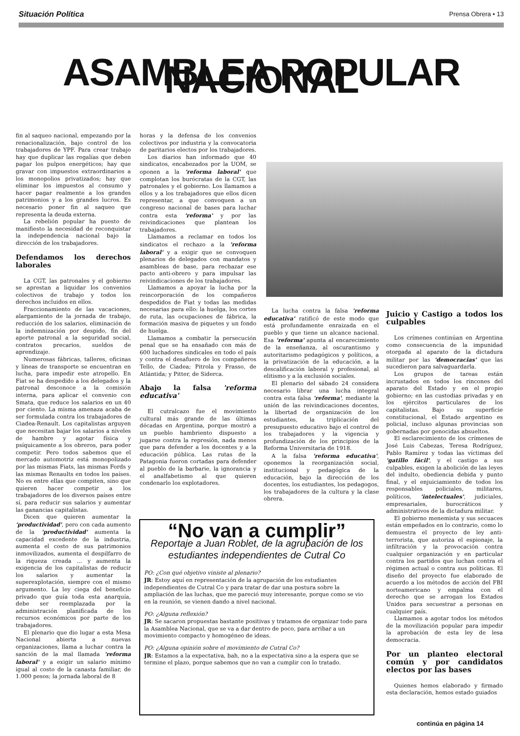Situación Política Prensa Obrera • 13
ASAMBLEA POPULAR NACIONAL
fin al saqueo nacional, empezando por la renacionalización, bajo control de los trabajadores de YPF. Para crear trabajo hay que duplicar las regalías que deben pagar los pulpos energéticos; hay que gravar con impuestos extraordinarios a los monopolios privatizados; hay que eliminar los impuestos al consumo y hacer pagar realmente a los grandes patrimonios y a los grandes lucros. Es necesario poner fin al saqueo que representa la deuda externa.
La rebelión popular ha puesto de manifiesto la necesidad de reconquistar la independencia nacional bajo la dirección de los trabajadores.
Defendamos los derechos laborales
La CGT, las patronales y el gobierno se aprestan a liquidar los convenios colectivos de trabajo y todos los derechos incluidos en ellos.
Fraccionamiento de las vacaciones, alargamiento de la jornada de trabajo, reducción de los salarios, eliminación de la indemnización por despido, fin del aporte patronal a la seguridad social, contratos precarios, sueldos de aprendizaje.
Numerosas fábricas, talleres, oficinas y líneas de transporte se encuentran en lucha, para impedir este atropello. En Fiat se ha despedido a los delegados y la patronal desconoce a la comisión interna, para aplicar el convenio con Smata, que reduce los salarios en un 40 por ciento. La misma amenaza acaba de ser formulada contra los trabajadores de Ciadea-Renault. Los capitalistas arguyen que necesitan bajar los salarios a niveles de hambre y agotar física y psíquicamente a los obreros, para poder competir. Pero todos sabemos que el mercado automotriz está monopolizado por las mismas Fiats, las mismas Fords y las mismas Renaults en todos los países. No es entre ellas que compiten, sino que quieren hacer competir a los trabajadores de los diversos países entre sí, para reducir sus salarios y aumentar las ganancias capitalistas.
Dicen que quieren aumentar la 'productividad', pero con cada aumento de la 'productividad' aumenta la capacidad excedente de la industria, aumenta el costo de sus patrimonios inmovilizados, aumenta el despilfarro de la riqueza creada ... y aumenta la exigencia de los capitalistas de reducir los salarios y aumentar la superexplotación, siempre con el mismo argumento. La ley ciega del beneficio privado que guía toda esta anarquía, debe ser reemplazada por la administración planificada de los recursos económicos por parte de los trabajadores.
El plenario que dio lugar a esta Mesa Nacional abierta a nuevas organizaciones, llama a luchar contra la sanción de la mal llamada 'reforma laboral' y a exigir un salario mínimo igual al costo de la canasta familiar, de 1.000 pesos; la jornada laboral de 8
horas y la defensa de los convenios colectivos por industria y la convocatoria de paritarios electos por los trabajadores.
Los diarios han informado que 40 sindicatos, encabezados por la UOM, se oponen a la 'reforma laboral' que complotan los burócratas de la CGT, las patronales y el gobierno. Los llamamos a ellos y a los trabajadores que ellos dicen representar, a que convoquen a un congreso nacional de bases para luchar contra esta 'reforma' y por las reivindicaciones que plantean los trabajadores.
Llamamos a reclamar en todos los sindicatos el rechazo a la 'reforma laboral' y a exigir que se convoquen plenarios de delegados con mandatos y asambleas de base, para rechazar ese pacto anti-obrero y para impulsar las reivindicaciones de los trabajadores.
Llamamos a apoyar la lucha por la reincorporación de los compañeros despedidos de Fiat y todas las medidas necesarias para ello: la huelga, los cortes de ruta, las ocupaciones de fábrica, la formación masiva de piquetes y un fondo de huelga.
Llamamos a combatir la persecución penal que se ha ensañado con más de 600 luchadores sindicales en todo el país y contra el desafuero de los compañeros Tello, de Ciadea; Pitrola y Frasso, de Atlántida; y Pitter, de Siderca.
Abajo la falsa 'reforma educativa'
El cutralcazo fue el movimiento cultural más grande de las últimas décadas en Argentina, porque mostró a un pueblo hambriento dispuesto a jugarse contra la represión, nada menos que para defender a los docentes y a la educación pública. Las rutas de la Patagonia fueron cortadas para defender al pueblo de la barbarie, la ignorancia y el analfabetismo al que quieren condenarlo los explotadores.
La lucha contra la falsa 'reforma educativa' ratificó de este modo que está profundamente enraizada en el pueblo y que tiene un alcance nacional. Esa 'reforma' apunta al encarecimiento de la enseñanza, al oscurantismo y autoritarismo pedagógicos y políticos, a la privatización de la educación, a la descalificación laboral y profesional, al elitismo y a la exclusión sociales.
El plenario del sábado 24 considera necesario librar una lucha integral contra esta falsa 'reforma', mediante la unión de las reivindicaciones docentes, la libertad de organización de los estudiantes, la triplicación del presupuesto educativo bajo el control de los trabajadores y la vigencia y profundización de los principios de la Reforma Universitaria de 1918.
A la falsa 'reforma educativa', oponemos la reorganización social, institucional y pedagógica de la educación, bajo la dirección de los docentes, los estudiantes, los pedagogos, los trabajadores de la cultura y la clase obrera.
Juicio y Castigo a todos los culpables
Los crímenes continúan en Argentina como consecuencia de la impunidad otorgada al aparato de la dictadura militar por las 'democracias' que las sucedieron para salvaguardarla.
Los grupos de tareas están incrustados en todos los rincones del aparato del Estado y en el propio gobierno; en las custodias privadas y en los ejércitos particulares de los capitalistas. Bajo su superficie constitucional, el Estado argentino es policial, incluso algunas provincias son gobernadas por genocidas absueltos.
El esclarecimiento de los crímenes de José Luis Cabezas, Teresa Rodríguez, Pablo Ramírez y todas las víctimas del 'gatillo fácil', y el castigo a sus culpables, exigen la abolición de las leyes del indulto, obediencia debida y punto final, y el enjuiciamiento de todos los responsables policiales, militares, políticos, 'intelectuales', judiciales, empresariales, burocráticos y administrativos de la dictadura militar.
El gobierno menemista y sus secuaces están empeñados en lo contrario, como lo demuestra el proyecto de ley anti-terrorista, que autoriza el espionaje, la infiltración y la provocación contra cualquier organización y en particular contra los partidos que luchan contra el régimen actual o contra sus políticas. El diseño del proyecto fue elaborado de acuerdo a los métodos de acción del FBI norteamericano y empalma con el derecho que se arrogan los Estados Unidos para secuestrar a personas en cualquier país.
Llamamos a agotar todos los métodos de la movilización popular para impedir la aprobación de esta ley de lesa democracia.
Por un planteo electoral común y por candidatos electos por las bases
Quienes hemos elaborado y firmado esta declaración, hemos estado guiados
“No van a cumplir”
Reportaje a Juan Roblet, de la agrupación de los estudiantes independientes de Cutral Co
PO: ¿Con qué objetivo viniste al plenario?
JR: Estoy aquí en representación de la agrupación de los estudiantes independientes de Cutral Co y para tratar de dar una postura sobre la ampliación de las luchas, que me pareció muy interesante, porque como se vio en la reunión, se vienen dando a nivel nacional.
PO: ¿Alguna reflexión?
JR: Se sacaron propuestas bastante positivas y tratamos de organizar todo para la Asamblea Nacional, que se va a dar dentro de poco, para arribar a un movimiento compacto y homogéneo de ideas.
PO: ¿Alguna opinión sobre el movimiento de Cutral Co?
JR: Estamos a la expectativa, bah, no a la expectativa sino a la espera que se termine el plazo, porque sabemos que no van a cumplir con lo tratado.
continúa en página 14